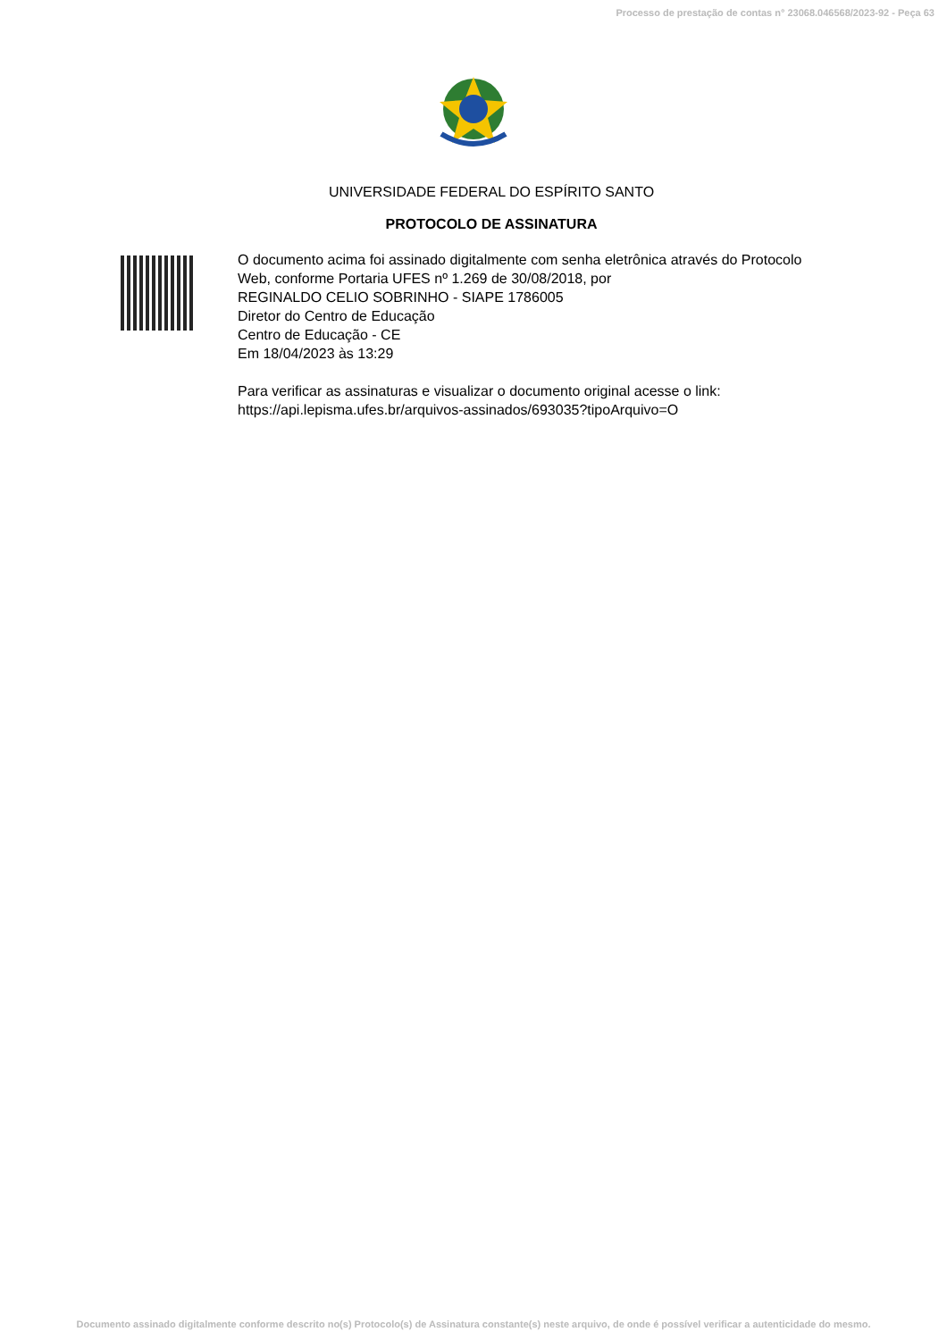Processo de prestação de contas n° 23068.046568/2023-92 - Peça 63
UNIVERSIDADE FEDERAL DO ESPÍRITO SANTO
PROTOCOLO DE ASSINATURA
O documento acima foi assinado digitalmente com senha eletrônica através do Protocolo
Web, conforme Portaria UFES nº 1.269 de 30/08/2018, por
REGINALDO CELIO SOBRINHO - SIAPE 1786005
Diretor do Centro de Educação
Centro de Educação - CE
Em 18/04/2023 às 13:29
Para verificar as assinaturas e visualizar o documento original acesse o link:
https://api.lepisma.ufes.br/arquivos-assinados/693035?tipoArquivo=O
Documento assinado digitalmente conforme descrito no(s) Protocolo(s) de Assinatura constante(s) neste arquivo, de onde é possível verificar a autenticidade do mesmo.